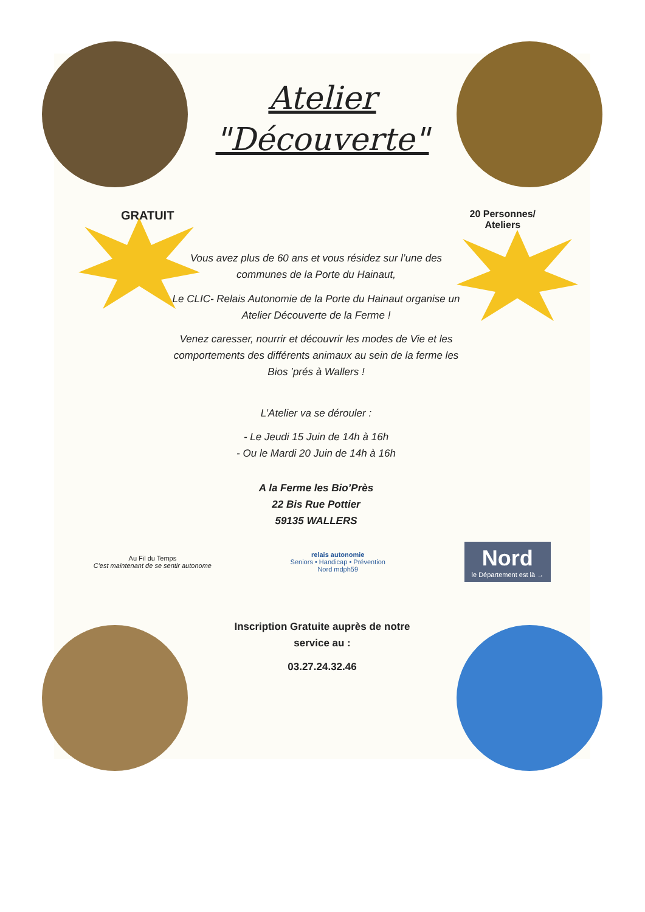Atelier
"Découverte"
GRATUIT 20 Personnes/
Ateliers
Vous avez plus de 60 ans et vous résidez sur l’une des communes de la Porte du Hainaut,
Le CLIC- Relais Autonomie de la Porte du Hainaut organise un Atelier Découverte de la Ferme !
Venez caresser, nourrir et découvrir les modes de Vie et les comportements des différents animaux au sein de la ferme les Bios ’prés à Wallers !
L’Atelier va se dérouler :
- Le Jeudi 15 Juin de 14h à 16h
- Ou le Mardi 20 Juin de 14h à 16h
A la Ferme les Bio’Près
22 Bis Rue Pottier
59135 WALLERS
Au Fil du Temps
C'est maintenant de se sentir autonome relais autonomie
Seniors • Handicap • Prévention
Nord mdph59 Nord
le Département est là →
Inscription Gratuite auprès de notre
service au :
03.27.24.32.46